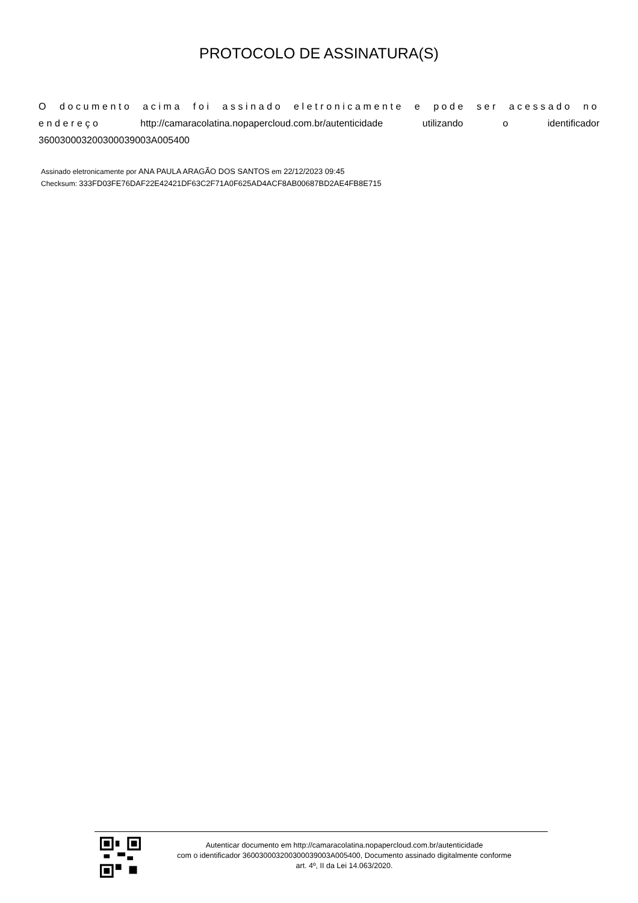PROTOCOLO DE ASSINATURA(S)
O documento acima foi assinado eletronicamente e pode ser acessado no endereço http://camaracolatina.nopapercloud.com.br/autenticidade utilizando o identificador 360030003200300039003A005400
Assinado eletronicamente por ANA PAULA ARAGÃO DOS SANTOS em 22/12/2023 09:45
Checksum: 333FD03FE76DAF22E42421DF63C2F71A0F625AD4ACF8AB00687BD2AE4FB8E715
Autenticar documento em http://camaracolatina.nopapercloud.com.br/autenticidade
com o identificador 360030003200300039003A005400, Documento assinado digitalmente conforme
art. 4º, II da Lei 14.063/2020.